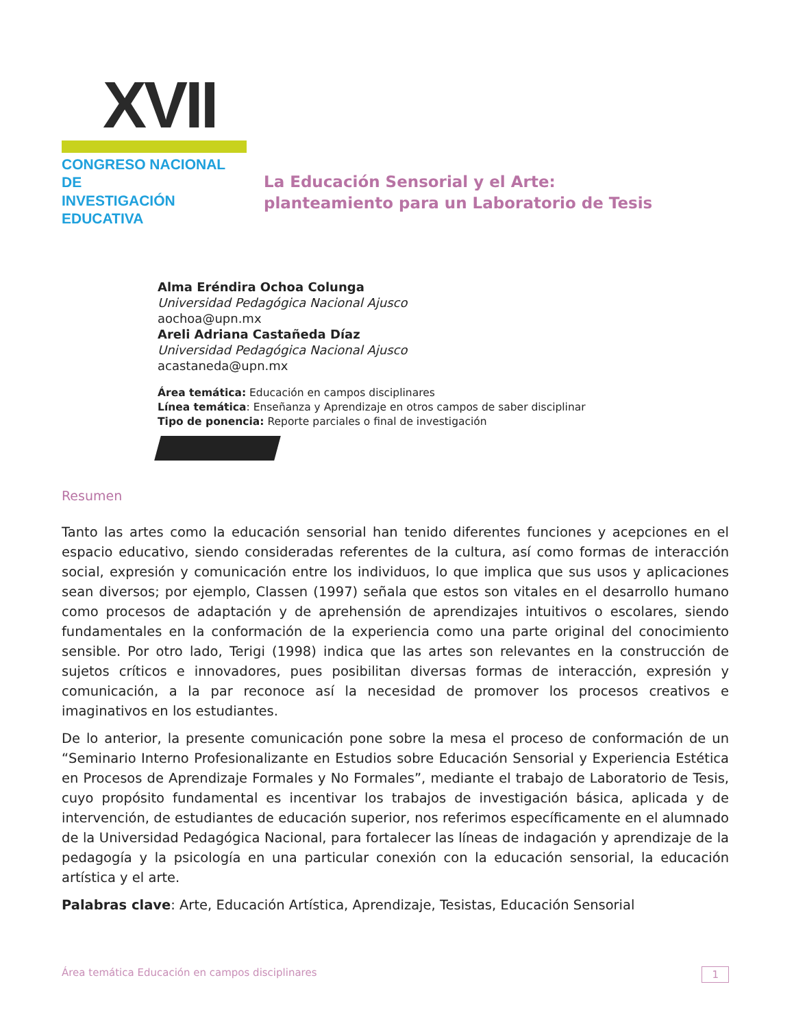XVII
CONGRESO NACIONAL DE
INVESTIGACIÓN EDUCATIVA
La Educación Sensorial y el Arte:
planteamiento para un Laboratorio de Tesis
Alma Eréndira Ochoa Colunga
Universidad Pedagógica Nacional Ajusco
aochoa@upn.mx
Areli Adriana Castañeda Díaz
Universidad Pedagógica Nacional Ajusco
acastaneda@upn.mx
Área temática: Educación en campos disciplinares
Línea temática: Enseñanza y Aprendizaje en otros campos de saber disciplinar
Tipo de ponencia: Reporte parciales o final de investigación
Resumen
Tanto las artes como la educación sensorial han tenido diferentes funciones y acepciones en el espacio educativo, siendo consideradas referentes de la cultura, así como formas de interacción social, expresión y comunicación entre los individuos, lo que implica que sus usos y aplicaciones sean diversos; por ejemplo, Classen (1997) señala que estos son vitales en el desarrollo humano como procesos de adaptación y de aprehensión de aprendizajes intuitivos o escolares, siendo fundamentales en la conformación de la experiencia como una parte original del conocimiento sensible. Por otro lado, Terigi (1998) indica que las artes son relevantes en la construcción de sujetos críticos e innovadores, pues posibilitan diversas formas de interacción, expresión y comunicación, a la par reconoce así la necesidad de promover los procesos creativos e imaginativos en los estudiantes.
De lo anterior, la presente comunicación pone sobre la mesa el proceso de conformación de un “Seminario Interno Profesionalizante en Estudios sobre Educación Sensorial y Experiencia Estética en Procesos de Aprendizaje Formales y No Formales”, mediante el trabajo de Laboratorio de Tesis, cuyo propósito fundamental es incentivar los trabajos de investigación básica, aplicada y de intervención, de estudiantes de educación superior, nos referimos específicamente en el alumnado de la Universidad Pedagógica Nacional, para fortalecer las líneas de indagación y aprendizaje de la pedagogía y la psicología en una particular conexión con la educación sensorial, la educación artística y el arte.
Palabras clave: Arte, Educación Artística, Aprendizaje, Tesistas, Educación Sensorial
Área temática Educación en campos disciplinares 1